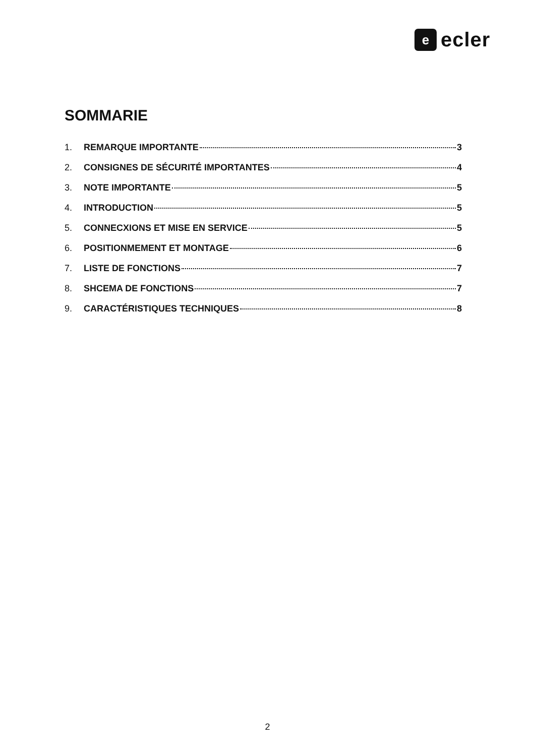e
ecler
SOMMARIE
1. REMARQUE IMPORTANTE 3
2. CONSIGNES DE SÉCURITÉ IMPORTANTES 4
3. NOTE IMPORTANTE 5
4. INTRODUCTION 5
5. CONNECXIONS ET MISE EN SERVICE 5
6. POSITIONMEMENT ET MONTAGE 6
7. LISTE DE FONCTIONS 7
8. SHCEMA DE FONCTIONS 7
9. CARACTÉRISTIQUES TECHNIQUES 8
2